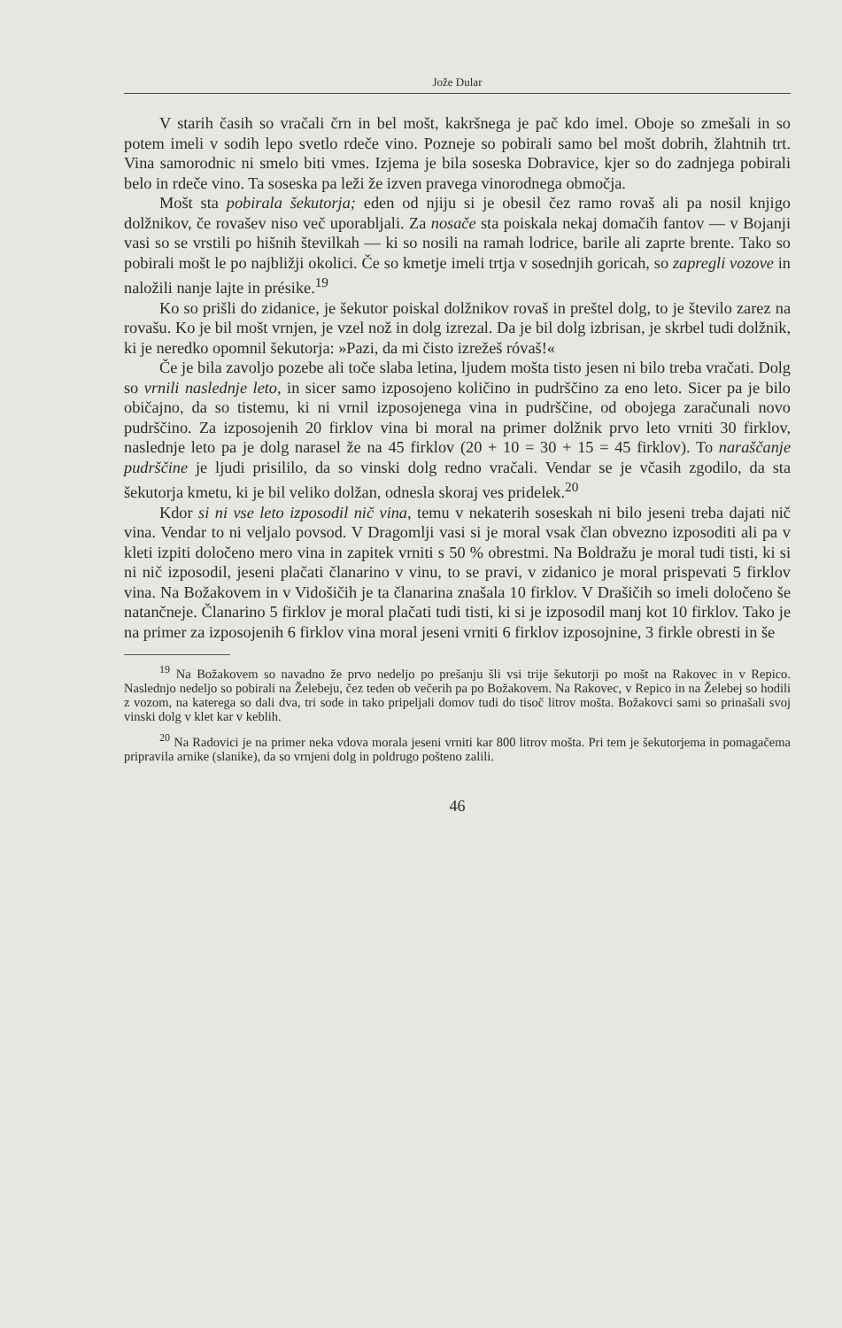Jože Dular
V starih časih so vračali črn in bel mošt, kakršnega je pač kdo imel. Oboje so zmešali in so potem imeli v sodih lepo svetlo rdeče vino. Pozneje so pobirali samo bel mošt dobrih, žlahtnih trt. Vina samorodnic ni smelo biti vmes. Izjema je bila soseska Dobravice, kjer so do zadnjega pobirali belo in rdeče vino. Ta soseska pa leži že izven pravega vinorodnega območja.
Mošt sta pobirala šekutorja; eden od njiju si je obesil čez ramo rovaš ali pa nosil knjigo dolžnikov, če rovašev niso več uporabljali. Za nosače sta poiskala nekaj domačih fantov — v Bojanji vasi so se vrstili po hišnih številkah — ki so nosili na ramah lodrice, barile ali zaprte brente. Tako so pobirali mošt le po najbližji okolici. Če so kmetje imeli trtja v sosednjih goricah, so zapregli vozove in naložili nanje lajte in présike.<sup>19</sup>
Ko so prišli do zidanice, je šekutor poiskal dolžnikov rovaš in preštel dolg, to je število zarez na rovašu. Ko je bil mošt vrnjen, je vzel nož in dolg izrezal. Da je bil dolg izbrisan, je skrbel tudi dolžnik, ki je neredko opomnil šekutorja: »Pazi, da mi čisto izrežeš róvaš!«
Če je bila zavoljo pozebe ali toče slaba letina, ljudem mošta tisto jesen ni bilo treba vračati. Dolg so vrnili naslednje leto, in sicer samo izposojeno količino in pudrščino za eno leto. Sicer pa je bilo običajno, da so tistemu, ki ni vrnil izposojenega vina in pudrščine, od obojega zaračunali novo pudrščino. Za izposojenih 20 firklov vina bi moral na primer dolžnik prvo leto vrniti 30 firklov, naslednje leto pa je dolg narasel že na 45 firklov (20 + 10 = 30 + 15 = 45 firklov). To naraščanje pudrščine je ljudi prisililo, da so vinski dolg redno vračali. Vendar se je včasih zgodilo, da sta šekutorja kmetu, ki je bil veliko dolžan, odnesla skoraj ves pridelek.<sup>20</sup>
Kdor si ni vse leto izposodil nič vina, temu v nekaterih soseskah ni bilo jeseni treba dajati nič vina. Vendar to ni veljalo povsod. V Dragomlji vasi si je moral vsak član obvezno izposoditi ali pa v kleti izpiti določeno mero vina in zapitek vrniti s 50 % obrestmi. Na Boldražu je moral tudi tisti, ki si ni nič izposodil, jeseni plačati članarino v vinu, to se pravi, v zidanico je moral prispevati 5 firklov vina. Na Božakovem in v Vidošičih je ta članarina znašala 10 firklov. V Drašičih so imeli določeno še natančneje. Članarino 5 firklov je moral plačati tudi tisti, ki si je izposodil manj kot 10 firklov. Tako je na primer za izposojenih 6 firklov vina moral jeseni vrniti 6 firklov izposojnine, 3 firkle obresti in še
<sup>19</sup> Na Božakovem so navadno že prvo nedeljo po prešanju šli vsi trije šekutorji po mošt na Rakovec in v Repico. Naslednjo nedeljo so pobirali na Želebeju, čez teden ob večerih pa po Božakovem. Na Rakovec, v Repico in na Želebej so hodili z vozom, na katerega so dali dva, tri sode in tako pripeljali domov tudi do tisoč litrov mošta. Božakovci sami so prinašali svoj vinski dolg v klet kar v keblih.
<sup>20</sup> Na Radovici je na primer neka vdova morala jeseni vrniti kar 800 litrov mošta. Pri tem je šekutorjema in pomagačema pripravila arnike (slanike), da so vrnjeni dolg in poldrugo pošteno zalili.
46